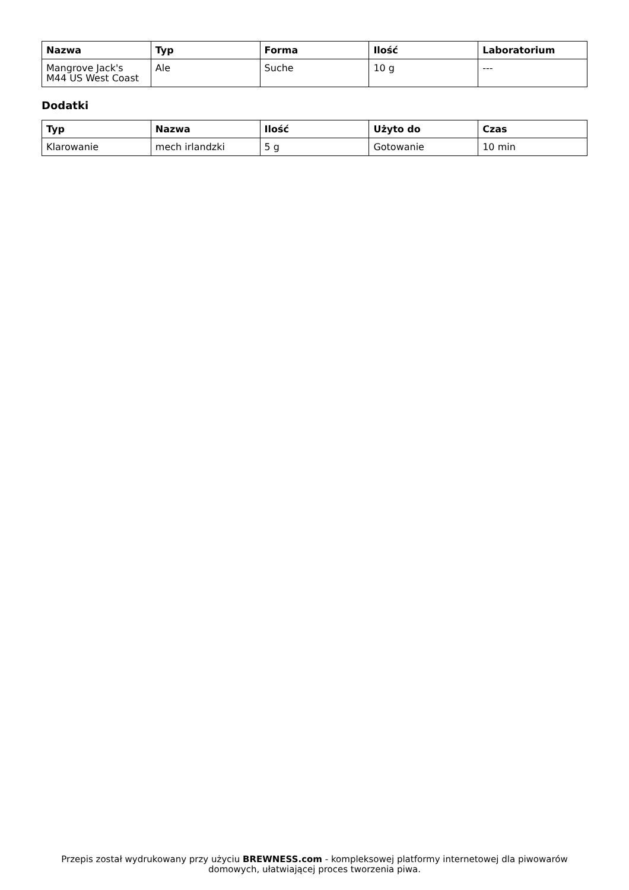| Nazwa | Typ | Forma | Ilość | Laboratorium |
| --- | --- | --- | --- | --- |
| Mangrove Jack's M44 US West Coast | Ale | Suche | 10 g | --- |
Dodatki
| Typ | Nazwa | Ilość | Użyto do | Czas |
| --- | --- | --- | --- | --- |
| Klarowanie | mech irlandzki | 5 g | Gotowanie | 10 min |
Przepis został wydrukowany przy użyciu BREWNESS.com - kompleksowej platformy internetowej dla piwowarów domowych, ułatwiającej proces tworzenia piwa.